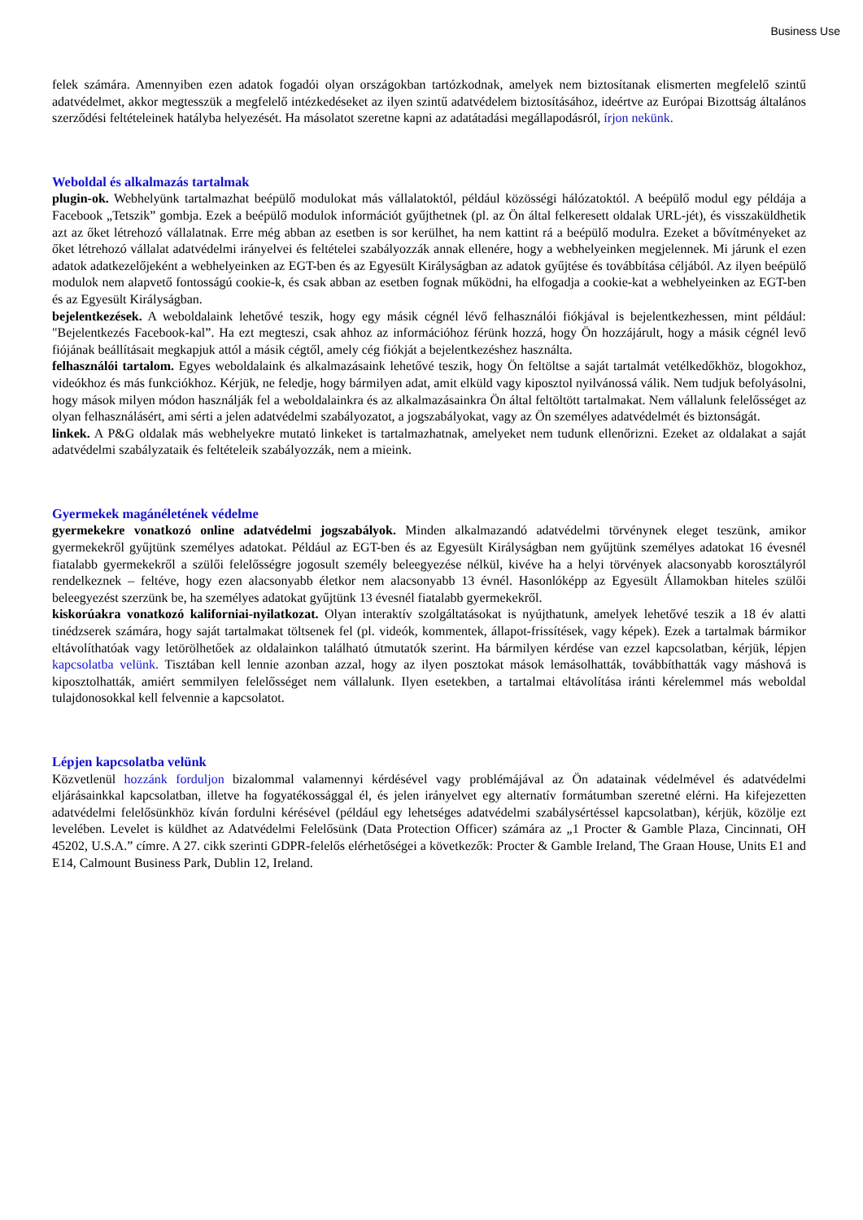Business Use
felek számára. Amennyiben ezen adatok fogadói olyan országokban tartózkodnak, amelyek nem biztosítanak elismerten megfelelő szintű adatvédelmet, akkor megtesszük a megfelelő intézkedéseket az ilyen szintű adatvédelem biztosításához, ideértve az Európai Bizottság általános szerződési feltételeinek hatályba helyezését. Ha másolatot szeretne kapni az adatátadási megállapodásról, írjon nekünk.
Weboldal és alkalmazás tartalmak
plugin-ok. Webhelyünk tartalmazhat beépülő modulokat más vállalatoktól, például közösségi hálózatoktól. A beépülő modul egy példája a Facebook „Tetszik” gombja. Ezek a beépülő modulok információt gyűjthetnek (pl. az Ön által felkeresett oldalak URL-jét), és visszaküldhetik azt az őket létrehozó vállalatnak. Erre még abban az esetben is sor kerülhet, ha nem kattint rá a beépülő modulra. Ezeket a bővítményeket az őket létrehozó vállalat adatvédelmi irányelvei és feltételei szabályozzák annak ellenére, hogy a webhelyeinken megjelennek. Mi járunk el ezen adatok adatkezelőjeként a webhelyeinken az EGT-ben és az Egyesült Királyságban az adatok gyűjtése és továbbítása céljából. Az ilyen beépülő modulok nem alapvető fontosságú cookie-k, és csak abban az esetben fognak működni, ha elfogadja a cookie-kat a webhelyeinken az EGT-ben és az Egyesült Királyságban.
bejelentkezések. A weboldalaink lehetővé teszik, hogy egy másik cégnél lévő felhasználói fiókjával is bejelentkezhessen, mint például: "Bejelentkezés Facebook-kal”. Ha ezt megteszi, csak ahhoz az információhoz férünk hozzá, hogy Ön hozzájárult, hogy a másik cégnél levő fiójának beállításait megkapjuk attól a másik cégtől, amely cég fiókját a bejelentkezéshez használta.
felhasználói tartalom. Egyes weboldalaink és alkalmazásaink lehetővé teszik, hogy Ön feltöltse a saját tartalmát vetélkedőkhöz, blogokhoz, videókhoz és más funkciókhoz. Kérjük, ne feledje, hogy bármilyen adat, amit elküld vagy kiposztol nyilvánossá válik. Nem tudjuk befolyásolni, hogy mások milyen módon használják fel a weboldalainkra és az alkalmazásainkra Ön által feltöltött tartalmakat. Nem vállalunk felelősséget az olyan felhasználásért, ami sérti a jelen adatvédelmi szabályozatot, a jogszabályokat, vagy az Ön személyes adatvédelmét és biztonságát.
linkek. A P&G oldalak más webhelyekre mutató linkeket is tartalmazhatnak, amelyeket nem tudunk ellenőrizni. Ezeket az oldalakat a saját adatvédelmi szabályzataik és feltételeik szabályozzák, nem a mieink.
Gyermekek magánéletének védelme
gyermekekre vonatkozó online adatvédelmi jogszabályok. Minden alkalmazandó adatvédelmi törvénynek eleget teszünk, amikor gyermekekről gyűjtünk személyes adatokat. Például az EGT-ben és az Egyesült Királyságban nem gyűjtünk személyes adatokat 16 évesnél fiatalabb gyermekekről a szülői felelősségre jogosult személy beleegyezése nélkül, kivéve ha a helyi törvények alacsonyabb korosztályról rendelkeznek – feltéve, hogy ezen alacsonyabb életkor nem alacsonyabb 13 évnél. Hasonlóképp az Egyesült Államokban hiteles szülői beleegyezést szerzünk be, ha személyes adatokat gyűjtünk 13 évesnél fiatalabb gyermekekről.
kiskorúakra vonatkozó kaliforniai-nyilatkozat. Olyan interaktív szolgáltatásokat is nyújthatunk, amelyek lehetővé teszik a 18 év alatti tinédzserek számára, hogy saját tartalmakat töltsenek fel (pl. videók, kommentek, állapot-frissítések, vagy képek). Ezek a tartalmak bármikor eltávolíthatóak vagy letörölhetőek az oldalainkon található útmutatók szerint. Ha bármilyen kérdése van ezzel kapcsolatban, kérjük, lépjen kapcsolatba velünk. Tisztában kell lennie azonban azzal, hogy az ilyen posztokat mások lemásolhatták, továbbíthatták vagy máshová is kiposztolhatták, amiért semmilyen felelősséget nem vállalunk. Ilyen esetekben, a tartalmai eltávolítása iránti kérelemmel más weboldal tulajdonosokkal kell felvennie a kapcsolatot.
Lépjen kapcsolatba velünk
Közvetlenül hozzánk forduljon bizalommal valamennyi kérdésével vagy problémájával az Ön adatainak védelmével és adatvédelmi eljárásainkkal kapcsolatban, illetve ha fogyatékossággal él, és jelen irányelvet egy alternatív formátumban szeretné elérni. Ha kifejezetten adatvédelmi felelősünkhöz kíván fordulni kérésével (például egy lehetséges adatvédelmi szabálysértéssel kapcsolatban), kérjük, közölje ezt levelében. Levelet is küldhet az Adatvédelmi Felelősünk (Data Protection Officer) számára az „1 Procter & Gamble Plaza, Cincinnati, OH 45202, U.S.A.” címre. A 27. cikk szerinti GDPR-felelős elérhetőségei a következők: Procter & Gamble Ireland, The Graan House, Units E1 and E14, Calmount Business Park, Dublin 12, Ireland.